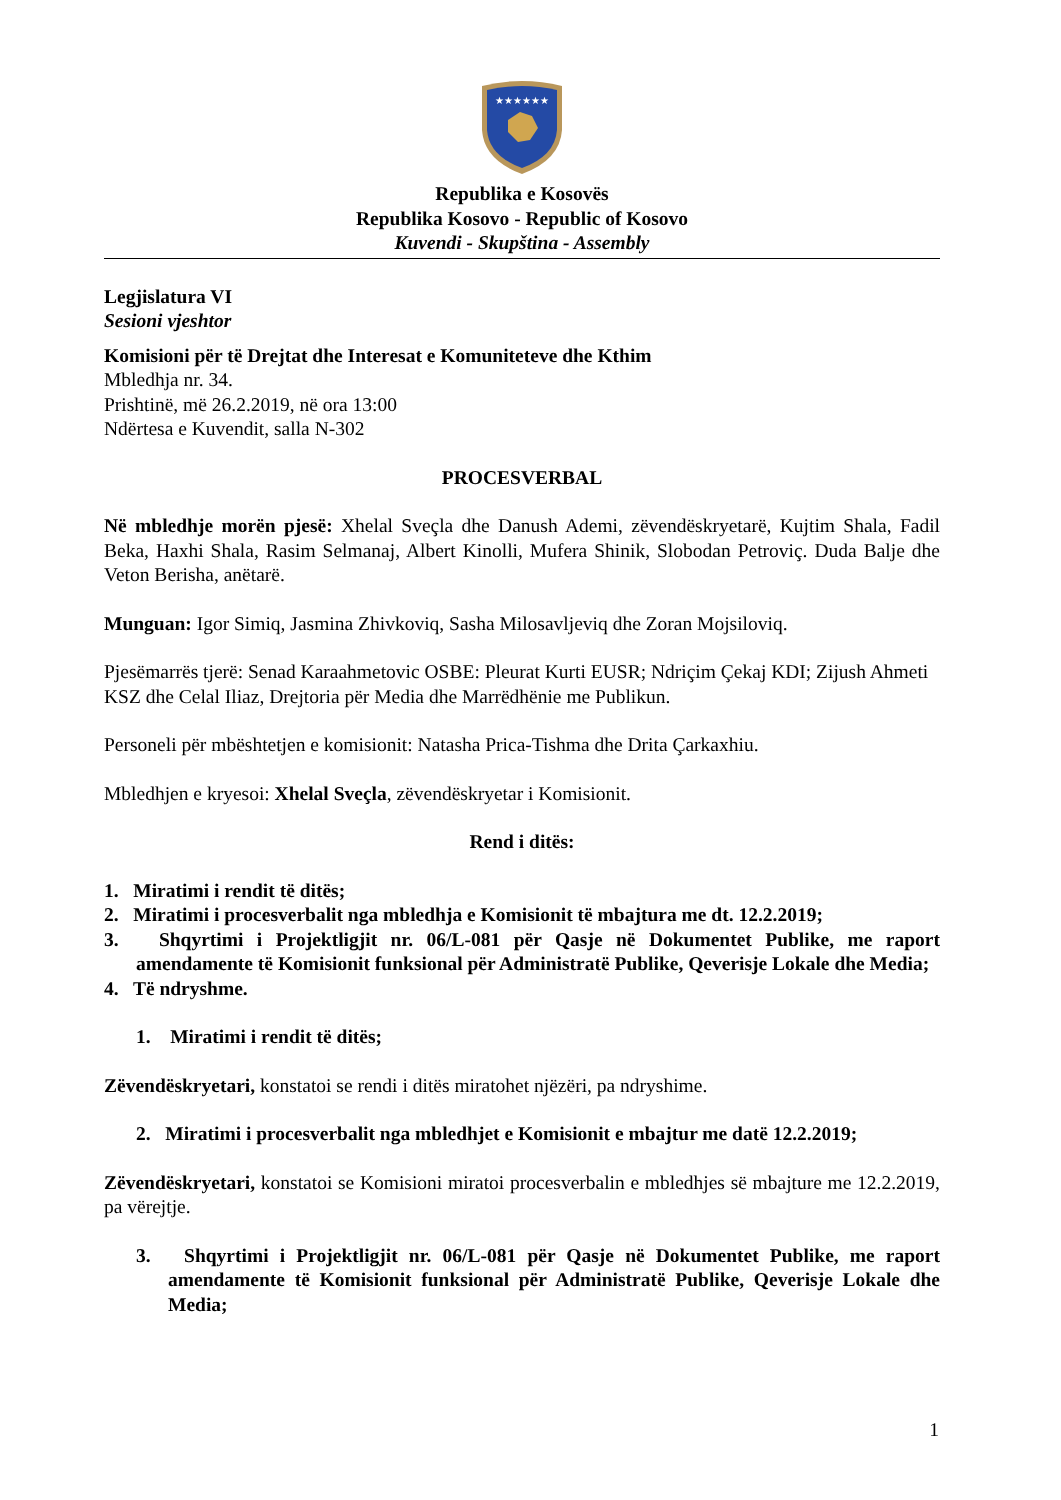★★★★★★
Republika e Kosovës
Republika Kosovo - Republic of Kosovo
Kuvendi - Skupština - Assembly
Legjislatura VI
Sesioni vjeshtor
Komisioni për të Drejtat dhe Interesat e Komuniteteve dhe Kthim
Mbledhja nr. 34.
Prishtinë, më 26.2.2019, në ora 13:00
Ndërtesa e Kuvendit, salla N-302
PROCESVERBAL
Në mbledhje morën pjesë: Xhelal Sveçla dhe Danush Ademi, zëvendëskryetarë, Kujtim Shala, Fadil Beka, Haxhi Shala, Rasim Selmanaj, Albert Kinolli, Mufera Shinik, Slobodan Petroviç. Duda Balje dhe Veton Berisha, anëtarë.
Munguan: Igor Simiq, Jasmina Zhivkoviq, Sasha Milosavljeviq dhe Zoran Mojsiloviq.
Pjesëmarrës tjerë: Senad Karaahmetovic OSBE: Pleurat Kurti EUSR; Ndriçim Çekaj KDI; Zijush Ahmeti KSZ dhe Celal Iliaz, Drejtoria për Media dhe Marrëdhënie me Publikun.
Personeli për mbështetjen e komisionit: Natasha Prica-Tishma dhe Drita Çarkaxhiu.
Mbledhjen e kryesoi: Xhelal Sveçla, zëvendëskryetar i Komisionit.
Rend i ditës:
1. Miratimi i rendit të ditës;
2. Miratimi i procesverbalit nga mbledhja e Komisionit të mbajtura me dt. 12.2.2019;
3. Shqyrtimi i Projektligjit nr. 06/L-081 për Qasje në Dokumentet Publike, me raport amendamente të Komisionit funksional për Administratë Publike, Qeverisje Lokale dhe Media;
4. Të ndryshme.
1. Miratimi i rendit të ditës;
Zëvendëskryetari, konstatoi se rendi i ditës miratohet njëzëri, pa ndryshime.
2. Miratimi i procesverbalit nga mbledhjet e Komisionit e mbajtur me datë 12.2.2019;
Zëvendëskryetari, konstatoi se Komisioni miratoi procesverbalin e mbledhjes së mbajture me 12.2.2019, pa vërejtje.
3. Shqyrtimi i Projektligjit nr. 06/L-081 për Qasje në Dokumentet Publike, me raport amendamente të Komisionit funksional për Administratë Publike, Qeverisje Lokale dhe Media;
1